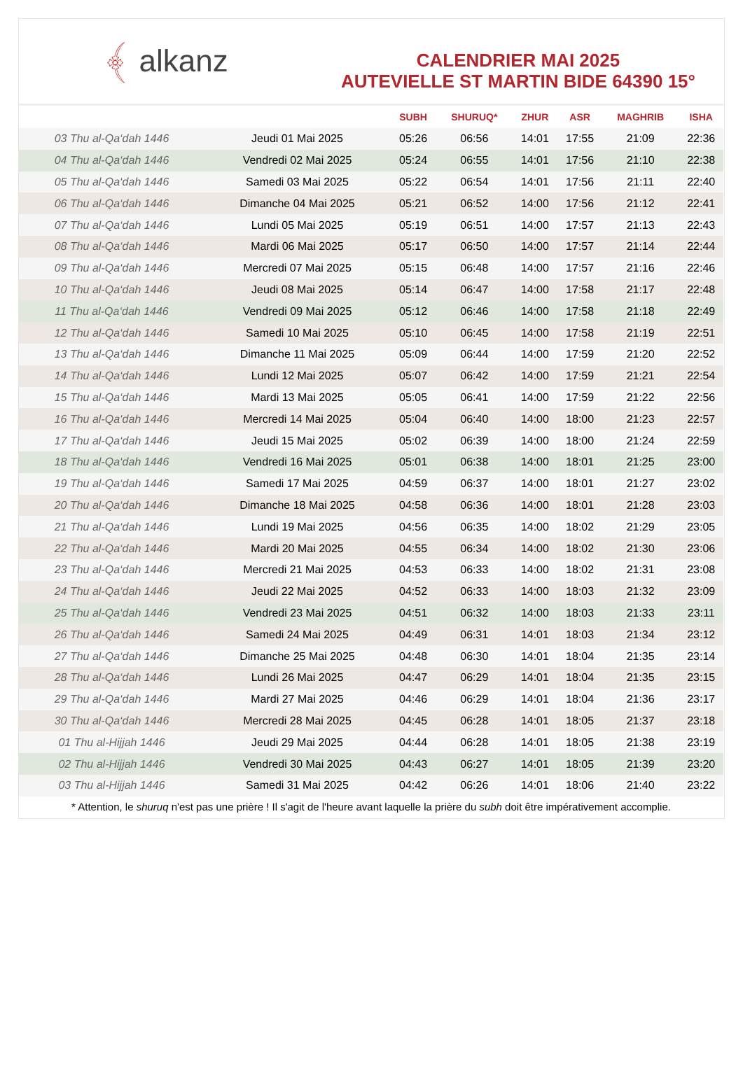﴾ alkanz
CALENDRIER MAI 2025
AUTEVIELLE ST MARTIN BIDE 64390 15°
| | | SUBH | SHURUQ* | ZHUR | ASR | MAGHRIB | ISHA |
| --- | --- | --- | --- | --- | --- | --- | --- |
| 03 Thu al-Qa‘dah 1446 | Jeudi 01 Mai 2025 | 05:26 | 06:56 | 14:01 | 17:55 | 21:09 | 22:36 |
| 04 Thu al-Qa‘dah 1446 | Vendredi 02 Mai 2025 | 05:24 | 06:55 | 14:01 | 17:56 | 21:10 | 22:38 |
| 05 Thu al-Qa‘dah 1446 | Samedi 03 Mai 2025 | 05:22 | 06:54 | 14:01 | 17:56 | 21:11 | 22:40 |
| 06 Thu al-Qa‘dah 1446 | Dimanche 04 Mai 2025 | 05:21 | 06:52 | 14:00 | 17:56 | 21:12 | 22:41 |
| 07 Thu al-Qa‘dah 1446 | Lundi 05 Mai 2025 | 05:19 | 06:51 | 14:00 | 17:57 | 21:13 | 22:43 |
| 08 Thu al-Qa‘dah 1446 | Mardi 06 Mai 2025 | 05:17 | 06:50 | 14:00 | 17:57 | 21:14 | 22:44 |
| 09 Thu al-Qa‘dah 1446 | Mercredi 07 Mai 2025 | 05:15 | 06:48 | 14:00 | 17:57 | 21:16 | 22:46 |
| 10 Thu al-Qa‘dah 1446 | Jeudi 08 Mai 2025 | 05:14 | 06:47 | 14:00 | 17:58 | 21:17 | 22:48 |
| 11 Thu al-Qa‘dah 1446 | Vendredi 09 Mai 2025 | 05:12 | 06:46 | 14:00 | 17:58 | 21:18 | 22:49 |
| 12 Thu al-Qa‘dah 1446 | Samedi 10 Mai 2025 | 05:10 | 06:45 | 14:00 | 17:58 | 21:19 | 22:51 |
| 13 Thu al-Qa‘dah 1446 | Dimanche 11 Mai 2025 | 05:09 | 06:44 | 14:00 | 17:59 | 21:20 | 22:52 |
| 14 Thu al-Qa‘dah 1446 | Lundi 12 Mai 2025 | 05:07 | 06:42 | 14:00 | 17:59 | 21:21 | 22:54 |
| 15 Thu al-Qa‘dah 1446 | Mardi 13 Mai 2025 | 05:05 | 06:41 | 14:00 | 17:59 | 21:22 | 22:56 |
| 16 Thu al-Qa‘dah 1446 | Mercredi 14 Mai 2025 | 05:04 | 06:40 | 14:00 | 18:00 | 21:23 | 22:57 |
| 17 Thu al-Qa‘dah 1446 | Jeudi 15 Mai 2025 | 05:02 | 06:39 | 14:00 | 18:00 | 21:24 | 22:59 |
| 18 Thu al-Qa‘dah 1446 | Vendredi 16 Mai 2025 | 05:01 | 06:38 | 14:00 | 18:01 | 21:25 | 23:00 |
| 19 Thu al-Qa‘dah 1446 | Samedi 17 Mai 2025 | 04:59 | 06:37 | 14:00 | 18:01 | 21:27 | 23:02 |
| 20 Thu al-Qa‘dah 1446 | Dimanche 18 Mai 2025 | 04:58 | 06:36 | 14:00 | 18:01 | 21:28 | 23:03 |
| 21 Thu al-Qa‘dah 1446 | Lundi 19 Mai 2025 | 04:56 | 06:35 | 14:00 | 18:02 | 21:29 | 23:05 |
| 22 Thu al-Qa‘dah 1446 | Mardi 20 Mai 2025 | 04:55 | 06:34 | 14:00 | 18:02 | 21:30 | 23:06 |
| 23 Thu al-Qa‘dah 1446 | Mercredi 21 Mai 2025 | 04:53 | 06:33 | 14:00 | 18:02 | 21:31 | 23:08 |
| 24 Thu al-Qa‘dah 1446 | Jeudi 22 Mai 2025 | 04:52 | 06:33 | 14:00 | 18:03 | 21:32 | 23:09 |
| 25 Thu al-Qa‘dah 1446 | Vendredi 23 Mai 2025 | 04:51 | 06:32 | 14:00 | 18:03 | 21:33 | 23:11 |
| 26 Thu al-Qa‘dah 1446 | Samedi 24 Mai 2025 | 04:49 | 06:31 | 14:01 | 18:03 | 21:34 | 23:12 |
| 27 Thu al-Qa‘dah 1446 | Dimanche 25 Mai 2025 | 04:48 | 06:30 | 14:01 | 18:04 | 21:35 | 23:14 |
| 28 Thu al-Qa‘dah 1446 | Lundi 26 Mai 2025 | 04:47 | 06:29 | 14:01 | 18:04 | 21:35 | 23:15 |
| 29 Thu al-Qa‘dah 1446 | Mardi 27 Mai 2025 | 04:46 | 06:29 | 14:01 | 18:04 | 21:36 | 23:17 |
| 30 Thu al-Qa‘dah 1446 | Mercredi 28 Mai 2025 | 04:45 | 06:28 | 14:01 | 18:05 | 21:37 | 23:18 |
| 01 Thu al-Hijjah 1446 | Jeudi 29 Mai 2025 | 04:44 | 06:28 | 14:01 | 18:05 | 21:38 | 23:19 |
| 02 Thu al-Hijjah 1446 | Vendredi 30 Mai 2025 | 04:43 | 06:27 | 14:01 | 18:05 | 21:39 | 23:20 |
| 03 Thu al-Hijjah 1446 | Samedi 31 Mai 2025 | 04:42 | 06:26 | 14:01 | 18:06 | 21:40 | 23:22 |
* Attention, le shuruq n'est pas une prière ! Il s'agit de l'heure avant laquelle la prière du subh doit être impérativement accomplie.